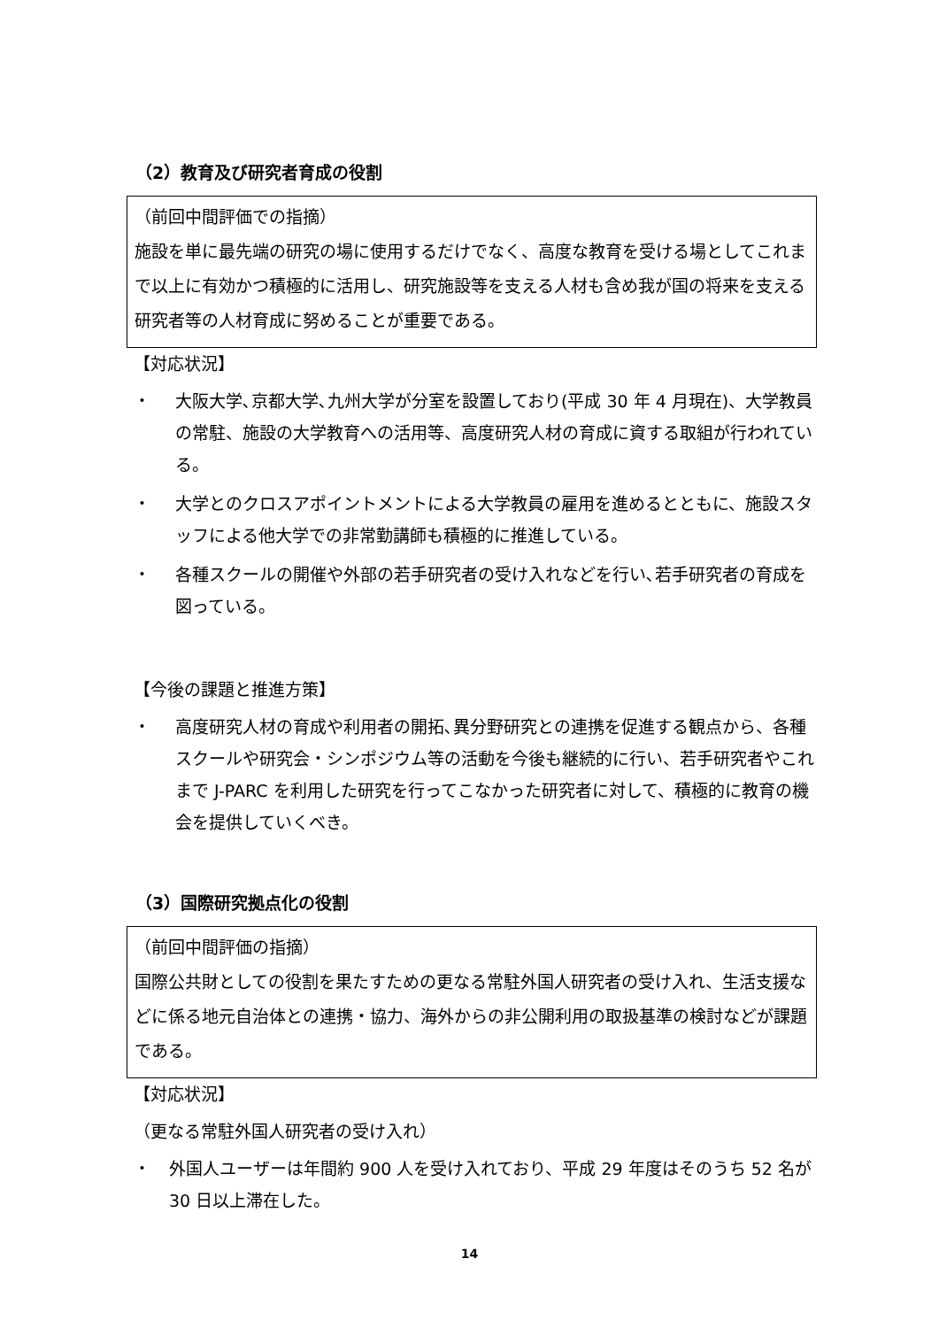（2）教育及び研究者育成の役割
（前回中間評価での指摘）
施設を単に最先端の研究の場に使用するだけでなく、高度な教育を受ける場としてこれまで以上に有効かつ積極的に活用し、研究施設等を支える人材も含め我が国の将来を支える研究者等の人材育成に努めることが重要である。
【対応状況】
・ 大阪大学､京都大学､九州大学が分室を設置しており(平成 30 年 4 月現在)、大学教員の常駐、施設の大学教育への活用等、高度研究人材の育成に資する取組が行われている。
・ 大学とのクロスアポイントメントによる大学教員の雇用を進めるとともに、施設スタッフによる他大学での非常勤講師も積極的に推進している。
・ 各種スクールの開催や外部の若手研究者の受け入れなどを行い､若手研究者の育成を図っている。
【今後の課題と推進方策】
・ 高度研究人材の育成や利用者の開拓､異分野研究との連携を促進する観点から、各種スクールや研究会・シンポジウム等の活動を今後も継続的に行い、若手研究者やこれまで J-PARC を利用した研究を行ってこなかった研究者に対して、積極的に教育の機会を提供していくべき。
（3）国際研究拠点化の役割
（前回中間評価の指摘）
国際公共財としての役割を果たすための更なる常駐外国人研究者の受け入れ、生活支援などに係る地元自治体との連携・協力、海外からの非公開利用の取扱基準の検討などが課題である。
【対応状況】
（更なる常駐外国人研究者の受け入れ）
・ 外国人ユーザーは年間約 900 人を受け入れており、平成 29 年度はそのうち 52 名が 30 日以上滞在した。
14